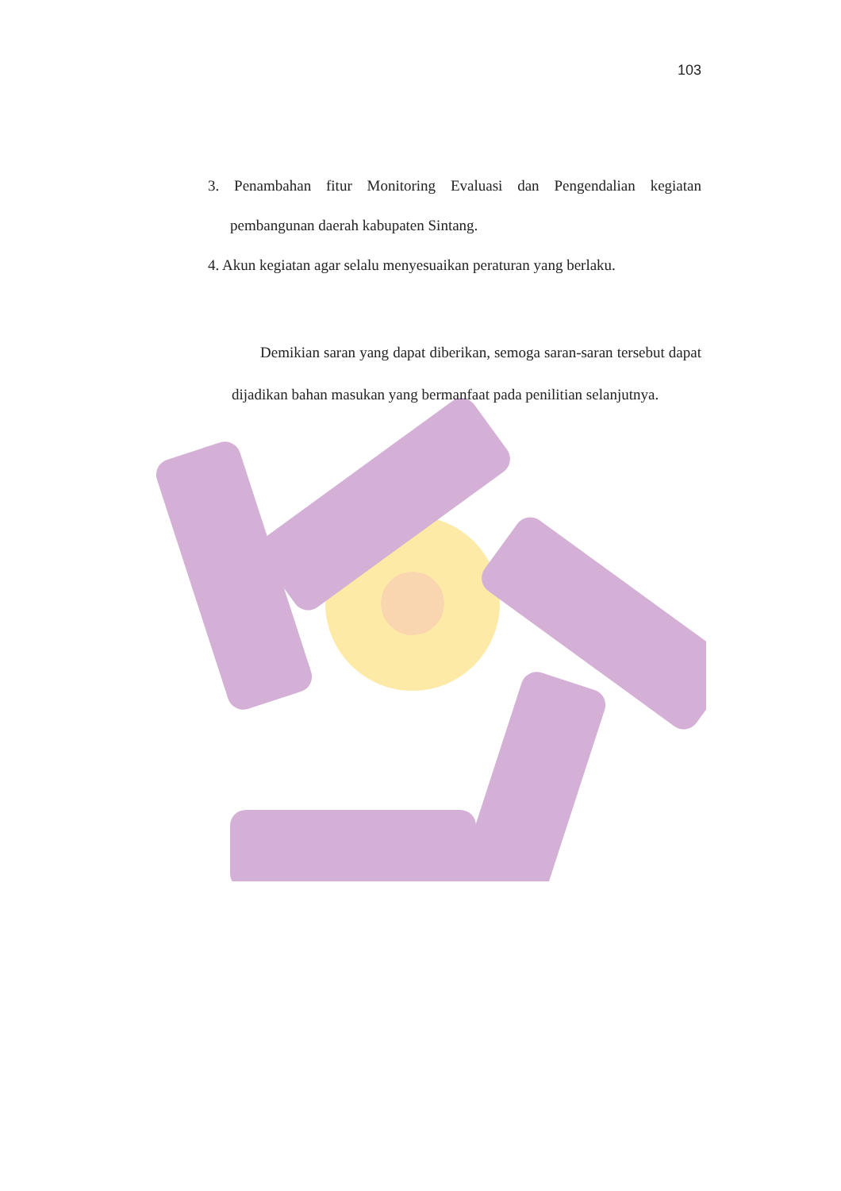103
3. Penambahan fitur Monitoring Evaluasi dan Pengendalian kegiatan pembangunan daerah kabupaten Sintang.
4. Akun kegiatan agar selalu menyesuaikan peraturan yang berlaku.
Demikian saran yang dapat diberikan, semoga saran-saran tersebut dapat dijadikan bahan masukan yang bermanfaat pada penilitian selanjutnya.